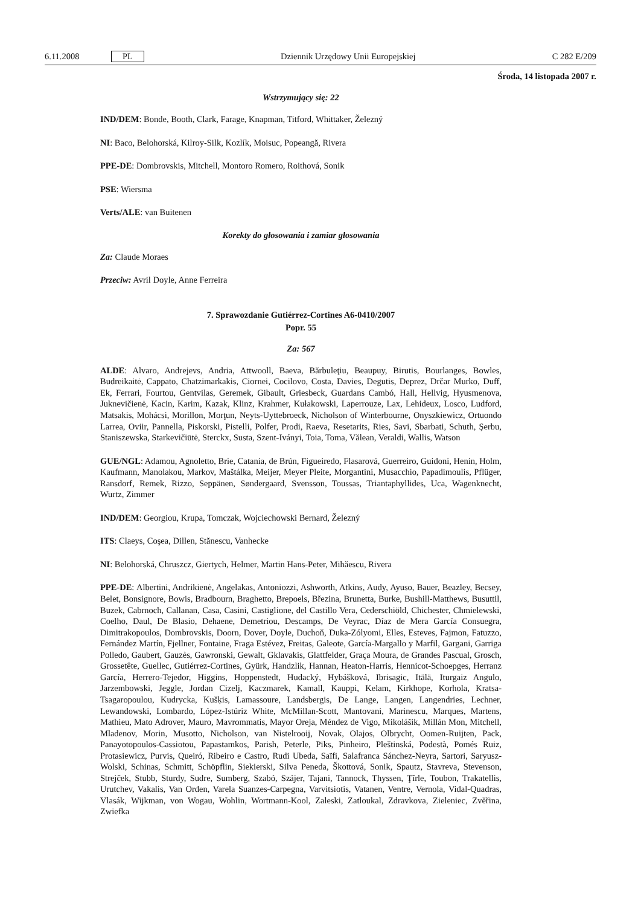6.11.2008 PL Dziennik Urzędowy Unii Europejskiej C 282 E/209
Środa, 14 listopada 2007 r.
Wstrzymujący się: 22
IND/DEM: Bonde, Booth, Clark, Farage, Knapman, Titford, Whittaker, Železný
NI: Baco, Belohorská, Kilroy-Silk, Kozlík, Moisuc, Popeangă, Rivera
PPE-DE: Dombrovskis, Mitchell, Montoro Romero, Roithová, Sonik
PSE: Wiersma
Verts/ALE: van Buitenen
Korekty do głosowania i zamiar głosowania
Za: Claude Moraes
Przeciw: Avril Doyle, Anne Ferreira
7. Sprawozdanie Gutiérrez-Cortines A6-0410/2007
Popr. 55
Za: 567
ALDE: Alvaro, Andrejevs, Andria, Attwooll, Baeva, Bărbuleţiu, Beaupuy, Birutis, Bourlanges, Bowles, Budreikaitė, Cappato, Chatzimarkakis, Ciornei, Cocilovo, Costa, Davies, Degutis, Deprez, Drčar Murko, Duff, Ek, Ferrari, Fourtou, Gentvilas, Geremek, Gibault, Griesbeck, Guardans Cambó, Hall, Hellvig, Hyusmenova, Juknevičienė, Kacin, Karim, Kazak, Klinz, Krahmer, Kułakowski, Laperrouze, Lax, Lehideux, Losco, Ludford, Matsakis, Mohácsi, Morillon, Morţun, Neyts-Uyttebroeck, Nicholson of Winterbourne, Onyszkiewicz, Ortuondo Larrea, Oviir, Pannella, Piskorski, Pistelli, Polfer, Prodi, Raeva, Resetarits, Ries, Savi, Sbarbati, Schuth, Şerbu, Staniszewska, Starkevičiūtė, Sterckx, Susta, Szent-Iványi, Toia, Toma, Vălean, Veraldi, Wallis, Watson
GUE/NGL: Adamou, Agnoletto, Brie, Catania, de Brún, Figueiredo, Flasarová, Guerreiro, Guidoni, Henin, Holm, Kaufmann, Manolakou, Markov, Maštálka, Meijer, Meyer Pleite, Morgantini, Musacchio, Papadimoulis, Pflüger, Ransdorf, Remek, Rizzo, Seppänen, Søndergaard, Svensson, Toussas, Triantaphyllides, Uca, Wagenknecht, Wurtz, Zimmer
IND/DEM: Georgiou, Krupa, Tomczak, Wojciechowski Bernard, Železný
ITS: Claeys, Coşea, Dillen, Stănescu, Vanhecke
NI: Belohorská, Chruszcz, Giertych, Helmer, Martin Hans-Peter, Mihăescu, Rivera
PPE-DE: Albertini, Andrikienė, Angelakas, Antoniozzi, Ashworth, Atkins, Audy, Ayuso, Bauer, Beazley, Becsey, Belet, Bonsignore, Bowis, Bradbourn, Braghetto, Brepoels, Březina, Brunetta, Burke, Bushill-Matthews, Busuttil, Buzek, Cabrnoch, Callanan, Casa, Casini, Castiglione, del Castillo Vera, Cederschiöld, Chichester, Chmielewski, Coelho, Daul, De Blasio, Dehaene, Demetriou, Descamps, De Veyrac, Díaz de Mera García Consuegra, Dimitrakopoulos, Dombrovskis, Doorn, Dover, Doyle, Duchoň, Duka-Zólyomi, Elles, Esteves, Fajmon, Fatuzzo, Fernández Martín, Fjellner, Fontaine, Fraga Estévez, Freitas, Galeote, García-Margallo y Marfil, Gargani, Garriga Polledo, Gaubert, Gauzès, Gawronski, Gewalt, Gklavakis, Glattfelder, Graça Moura, de Grandes Pascual, Grosch, Grossetête, Guellec, Gutiérrez-Cortines, Gyürk, Handzlik, Hannan, Heaton-Harris, Hennicot-Schoepges, Herranz García, Herrero-Tejedor, Higgins, Hoppenstedt, Hudacký, Hybášková, Ibrisagic, Itälä, Iturgaiz Angulo, Jarzembowski, Jeggle, Jordan Cizelj, Kaczmarek, Kamall, Kauppi, Kelam, Kirkhope, Korhola, Kratsa-Tsagaropoulou, Kudrycka, Kušķis, Lamassoure, Landsbergis, De Lange, Langen, Langendries, Lechner, Lewandowski, Lombardo, López-Istúriz White, McMillan-Scott, Mantovani, Marinescu, Marques, Martens, Mathieu, Mato Adrover, Mauro, Mavrommatis, Mayor Oreja, Méndez de Vigo, Mikolášik, Millán Mon, Mitchell, Mladenov, Morin, Musotto, Nicholson, van Nistelrooij, Novak, Olajos, Olbrycht, Oomen-Ruijten, Pack, Panayotopoulos-Cassiotou, Papastamkos, Parish, Peterle, Pīks, Pinheiro, Pleštinská, Podestà, Pomés Ruiz, Protasiewicz, Purvis, Queiró, Ribeiro e Castro, Rudi Ubeda, Saïfi, Salafranca Sánchez-Neyra, Sartori, Saryusz-Wolski, Schinas, Schmitt, Schöpflin, Siekierski, Silva Peneda, Škottová, Sonik, Spautz, Stavreva, Stevenson, Strejček, Stubb, Sturdy, Sudre, Sumberg, Szabó, Szájer, Tajani, Tannock, Thyssen, Ţîrle, Toubon, Trakatellis, Urutchev, Vakalis, Van Orden, Varela Suanzes-Carpegna, Varvitsiotis, Vatanen, Ventre, Vernola, Vidal-Quadras, Vlasák, Wijkman, von Wogau, Wohlin, Wortmann-Kool, Zaleski, Zatloukal, Zdravkova, Zieleniec, Zvěřina, Zwiefka